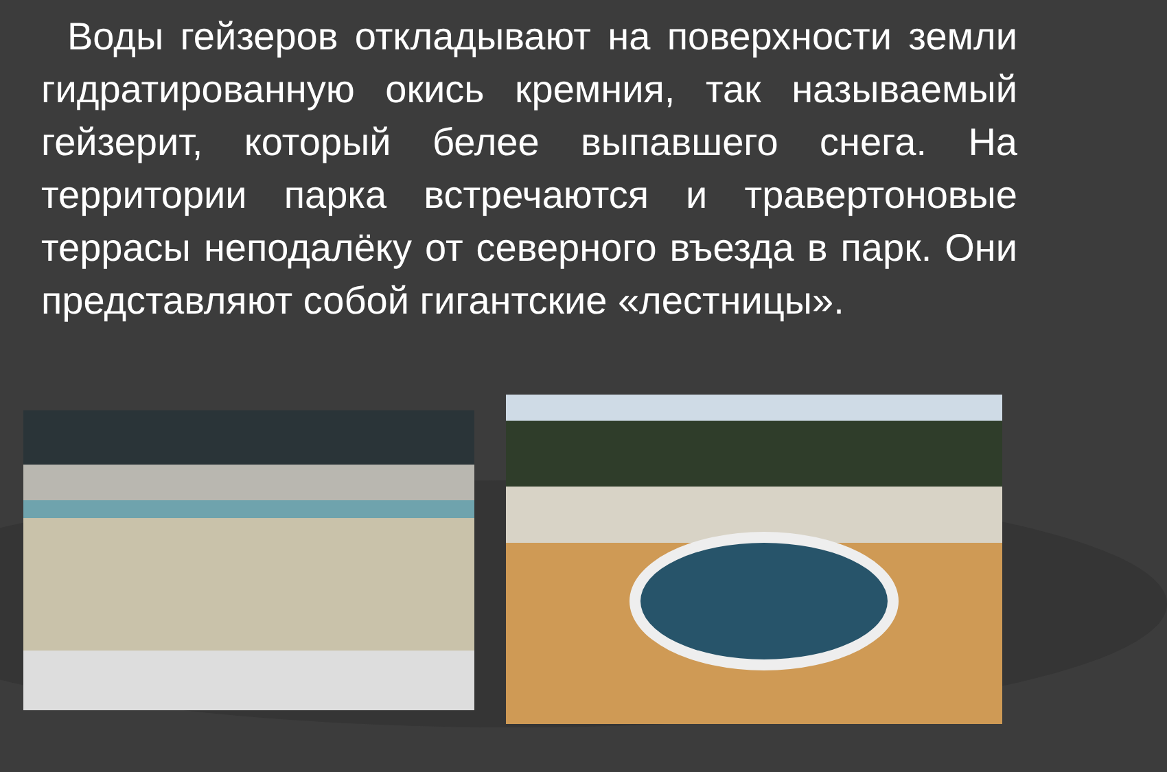Воды гейзеров откладывают на поверхности земли гидратированную окись кремния, так называемый гейзерит, который белее выпавшего снега. На территории парка встречаются и травертоновые террасы неподалёку от северного въезда в парк. Они представляют собой гигантские «лестницы».